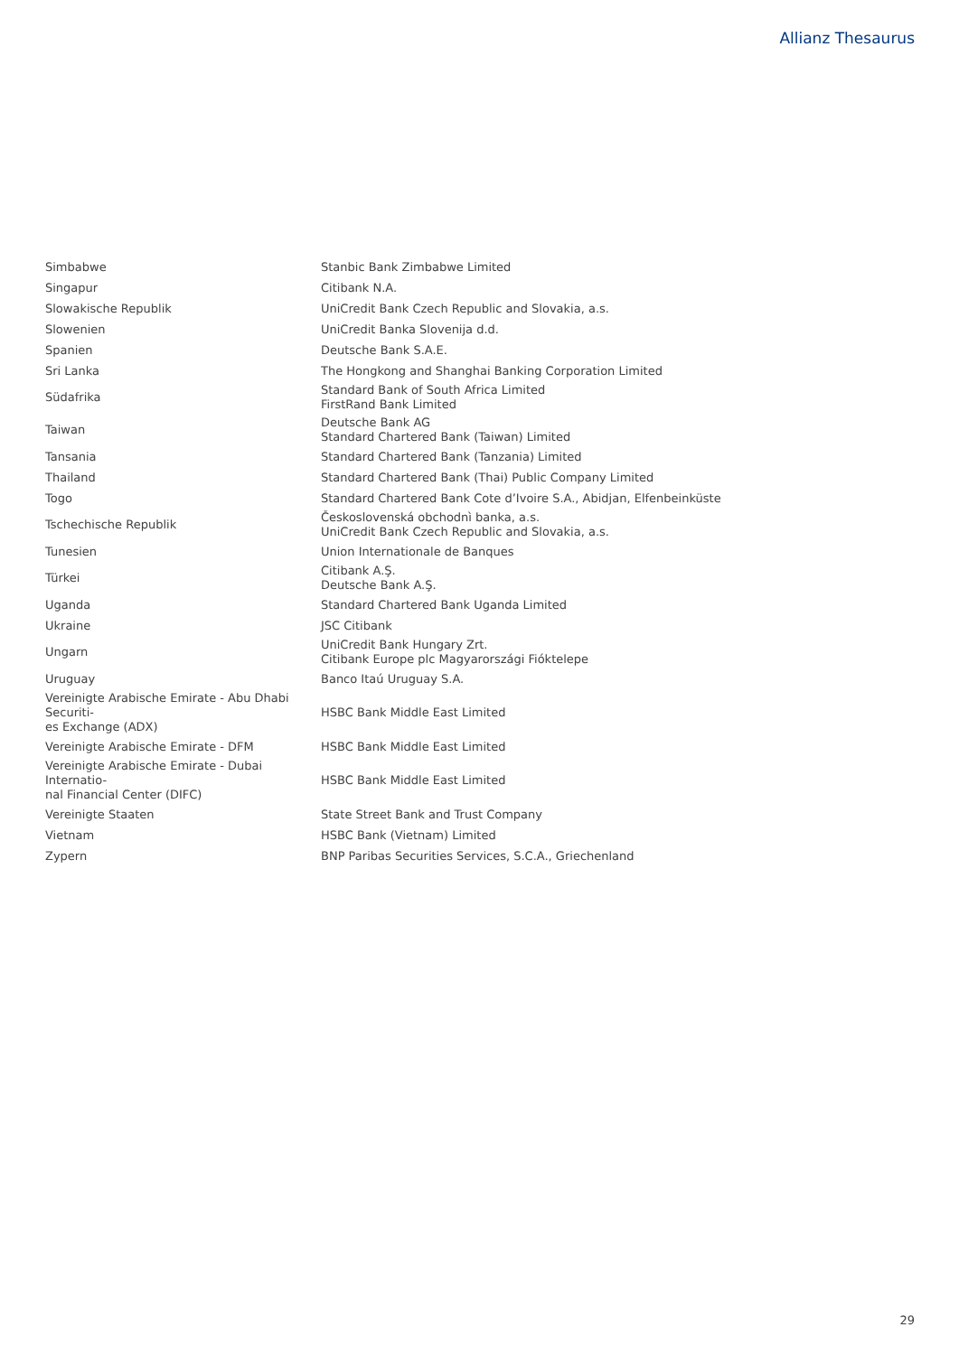Allianz Thesaurus
| Simbabwe | Stanbic Bank Zimbabwe Limited |
| Singapur | Citibank N.A. |
| Slowakische Republik | UniCredit Bank Czech Republic and Slovakia, a.s. |
| Slowenien | UniCredit Banka Slovenija d.d. |
| Spanien | Deutsche Bank S.A.E. |
| Sri Lanka | The Hongkong and Shanghai Banking Corporation Limited |
| Südafrika | Standard Bank of South Africa Limited FirstRand Bank Limited |
| Taiwan | Deutsche Bank AG Standard Chartered Bank (Taiwan) Limited |
| Tansania | Standard Chartered Bank (Tanzania) Limited |
| Thailand | Standard Chartered Bank (Thai) Public Company Limited |
| Togo | Standard Chartered Bank Cote d’Ivoire S.A., Abidjan, Elfenbeinküste |
| Tschechische Republik | Československá obchodnì banka, a.s. UniCredit Bank Czech Republic and Slovakia, a.s. |
| Tunesien | Union Internationale de Banques |
| Türkei | Citibank A.Ş. Deutsche Bank A.Ş. |
| Uganda | Standard Chartered Bank Uganda Limited |
| Ukraine | JSC Citibank |
| Ungarn | UniCredit Bank Hungary Zrt. Citibank Europe plc Magyarországi Fióktelepe |
| Uruguay | Banco Itaú Uruguay S.A. |
| Vereinigte Arabische Emirate - Abu Dhabi Securiti- es Exchange (ADX) | HSBC Bank Middle East Limited |
| Vereinigte Arabische Emirate - DFM | HSBC Bank Middle East Limited |
| Vereinigte Arabische Emirate - Dubai Internatio- nal Financial Center (DIFC) | HSBC Bank Middle East Limited |
| Vereinigte Staaten | State Street Bank and Trust Company |
| Vietnam | HSBC Bank (Vietnam) Limited |
| Zypern | BNP Paribas Securities Services, S.C.A., Griechenland |
29